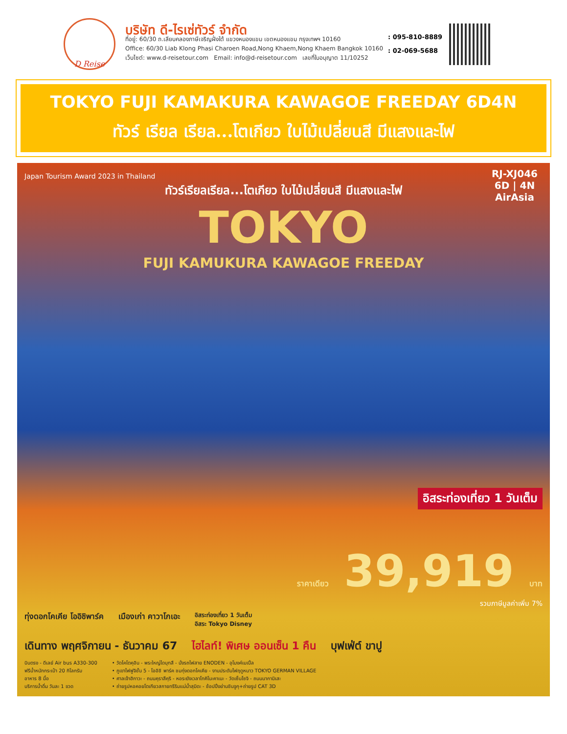D Reise
บริษัท ดี-ไรเซ่ทัวร์ จำกัด
ที่อยู่: 60/30 ถ.เลียบคลองภาษีเจริญฝั่งใต้ แขวงหนองแขม เขตหนองแขม กรุงเทพฯ 10160
Office: 60/30 Liab Klong Phasi Charoen Road,Nong Khaem,Nong Khaem Bangkok 10160
เว็บไซต์: www.d-reisetour.com Email: info@d-reisetour.com เลขที่ใบอนุญาต 11/10252
: 095-810-8889
: 02-069-5688
TOKYO FUJI KAMAKURA KAWAGOE FREEDAY 6D4N
ทัวร์ เรียล เรียล...โตเกียว ใบไม้เปลี่ยนสี มีแสงและไฟ
RJ-XJ046
6D | 4N
AirAsia
Japan Tourism Award 2023 in Thailand
ทัวร์เรียลเรียล...โตเกียว ใบไม้เปลี่ยนสี มีแสงและไฟ
TOKYO
FUJI KAMUKURA KAWAGOE FREEDAY
อิสระท่องเที่ยว 1 วันเต็ม
ราคาเดียว 39,919 บาท
รวมภาษีมูลค่าเพิ่ม 7%
ทุ่งดอกโคเคีย โออิชิพาร์ค เมืองเก่า คาวาโกเอะ อิสระท่องเที่ยว 1 วันเต็ม
อิสระ Tokyo Disney
เดินทาง พฤศจิกายน - ธันวาคม 67 ไฮไลท์! พิเศษ ออนเซ็น 1 คืน บุฟเฟ่ต์ ขาปู
บินตรง - ดีเลย์ Air bus A330-300
ฟรีน้ำหนักกระเป๋า 20 กิโลกรัม
อาหาร 8 มื้อ
บริการน้ำดื่ม วันละ 1 ขวด
• วัดโคโตคุอิน - พระใหญ่ไดบุทสึ - นั่งรถไฟสาย ENODEN - อุโมงค์เมเปิ้ล
• ภูเขาไฟฟูจิชั้น 5 - โออิชิ พาร์ค ชมทุ่งดอกโคเคีย - งานประดับไฟฤดูหนาว TOKYO GERMAN VILLAGE
• ศาลเจ้าฮิกาวะ - ถนนคุราสึคุริ - หอระฆังเวลาโทคิโนะคาเนะ - วัดเซ็นโซจิ - ถนนนากามิเสะ
• ถ่ายรูปหอคอยโตเกียวสกายทรีริมแม่น้ำสุมิดะ - ช้อปปิ้งย่านชินจูกุ+ถ่ายรูป CAT 3D